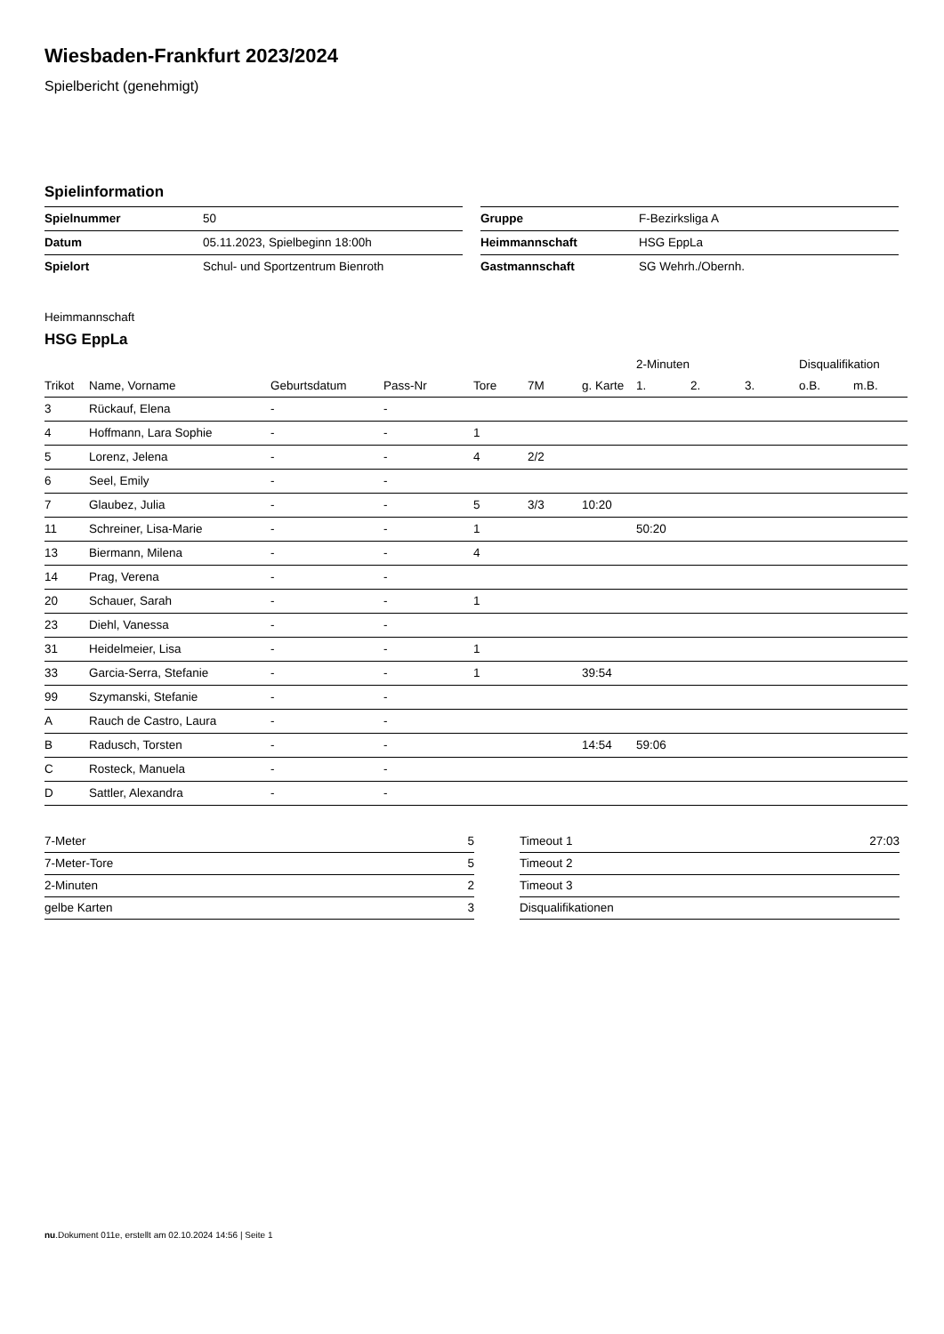Wiesbaden-Frankfurt 2023/2024
Spielbericht (genehmigt)
Spielinformation
| Spielnummer | 50 |
| Datum | 05.11.2023, Spielbeginn 18:00h |
| Spielort | Schul- und Sportzentrum Bienroth |
| Gruppe | F-Bezirksliga A |
| Heimmannschaft | HSG EppLa |
| Gastmannschaft | SG Wehrh./Obernh. |
Heimmannschaft
HSG EppLa
| | | | | | | | 2-Minuten | | | Disqualifikation | |
| --- | --- | --- | --- | --- | --- | --- | --- | --- | --- | --- | --- |
| Trikot | Name, Vorname | Geburtsdatum | Pass-Nr | Tore | 7M | g. Karte | 1. | 2. | 3. | o.B. | m.B. |
| 3 | Rückauf, Elena | - | - | | | | | | | | |
| 4 | Hoffmann, Lara Sophie | - | - | 1 | | | | | | | |
| 5 | Lorenz, Jelena | - | - | 4 | 2/2 | | | | | | |
| 6 | Seel, Emily | - | - | | | | | | | | |
| 7 | Glaubez, Julia | - | - | 5 | 3/3 | 10:20 | | | | | |
| 11 | Schreiner, Lisa-Marie | - | - | 1 | | | 50:20 | | | | |
| 13 | Biermann, Milena | - | - | 4 | | | | | | | |
| 14 | Prag, Verena | - | - | | | | | | | | |
| 20 | Schauer, Sarah | - | - | 1 | | | | | | | |
| 23 | Diehl, Vanessa | - | - | | | | | | | | |
| 31 | Heidelmeier, Lisa | - | - | 1 | | | | | | | |
| 33 | Garcia-Serra, Stefanie | - | - | 1 | | 39:54 | | | | | |
| 99 | Szymanski, Stefanie | - | - | | | | | | | | |
| A | Rauch de Castro, Laura | - | - | | | | | | | | |
| B | Radusch, Torsten | - | - | | | 14:54 | 59:06 | | | | |
| C | Rosteck, Manuela | - | - | | | | | | | | |
| D | Sattler, Alexandra | - | - | | | | | | | | |
| 7-Meter | 5 |
| 7-Meter-Tore | 5 |
| 2-Minuten | 2 |
| gelbe Karten | 3 |
| Timeout 1 | 27:03 |
| Timeout 2 | |
| Timeout 3 | |
| Disqualifikationen | |
nu.Dokument 011e, erstellt am 02.10.2024 14:56 | Seite 1